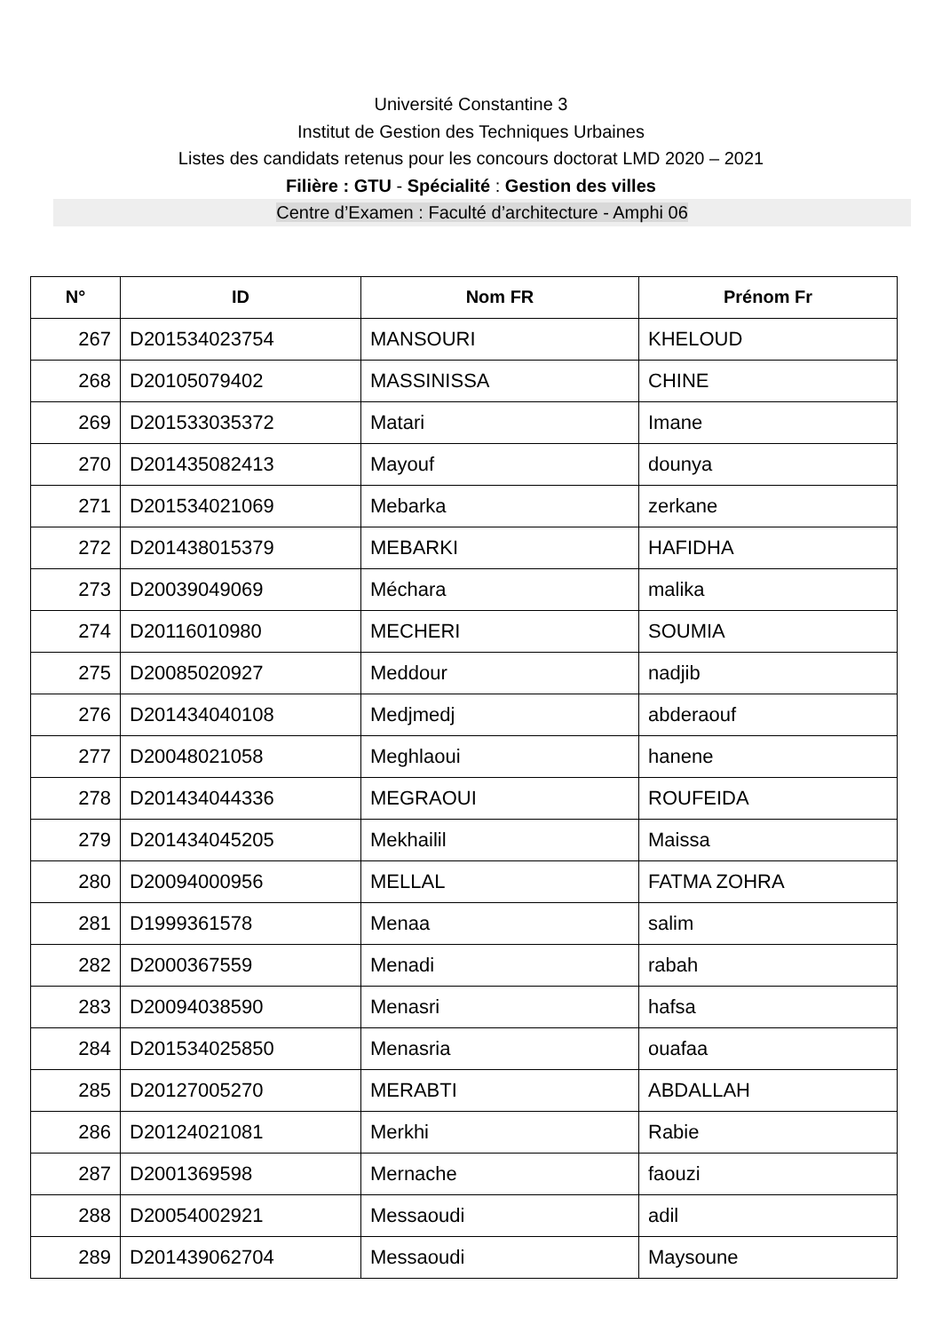Université Constantine 3
Institut de Gestion des Techniques Urbaines
Listes des candidats retenus pour les concours doctorat LMD 2020 – 2021
Filière : GTU - Spécialité : Gestion des villes
Centre d’Examen : Faculté d’architecture - Amphi 06
| N° | ID | Nom FR | Prénom Fr |
| --- | --- | --- | --- |
| 267 | D201534023754 | MANSOURI | KHELOUD |
| 268 | D20105079402 | MASSINISSA | CHINE |
| 269 | D201533035372 | Matari | Imane |
| 270 | D201435082413 | Mayouf | dounya |
| 271 | D201534021069 | Mebarka | zerkane |
| 272 | D201438015379 | MEBARKI | HAFIDHA |
| 273 | D20039049069 | Méchara | malika |
| 274 | D20116010980 | MECHERI | SOUMIA |
| 275 | D20085020927 | Meddour | nadjib |
| 276 | D201434040108 | Medjmedj | abderaouf |
| 277 | D20048021058 | Meghlaoui | hanene |
| 278 | D201434044336 | MEGRAOUI | ROUFEIDA |
| 279 | D201434045205 | Mekhailil | Maissa |
| 280 | D20094000956 | MELLAL | FATMA ZOHRA |
| 281 | D1999361578 | Menaa | salim |
| 282 | D2000367559 | Menadi | rabah |
| 283 | D20094038590 | Menasri | hafsa |
| 284 | D201534025850 | Menasria | ouafaa |
| 285 | D20127005270 | MERABTI | ABDALLAH |
| 286 | D20124021081 | Merkhi | Rabie |
| 287 | D2001369598 | Mernache | faouzi |
| 288 | D20054002921 | Messaoudi | adil |
| 289 | D201439062704 | Messaoudi | Maysoune |